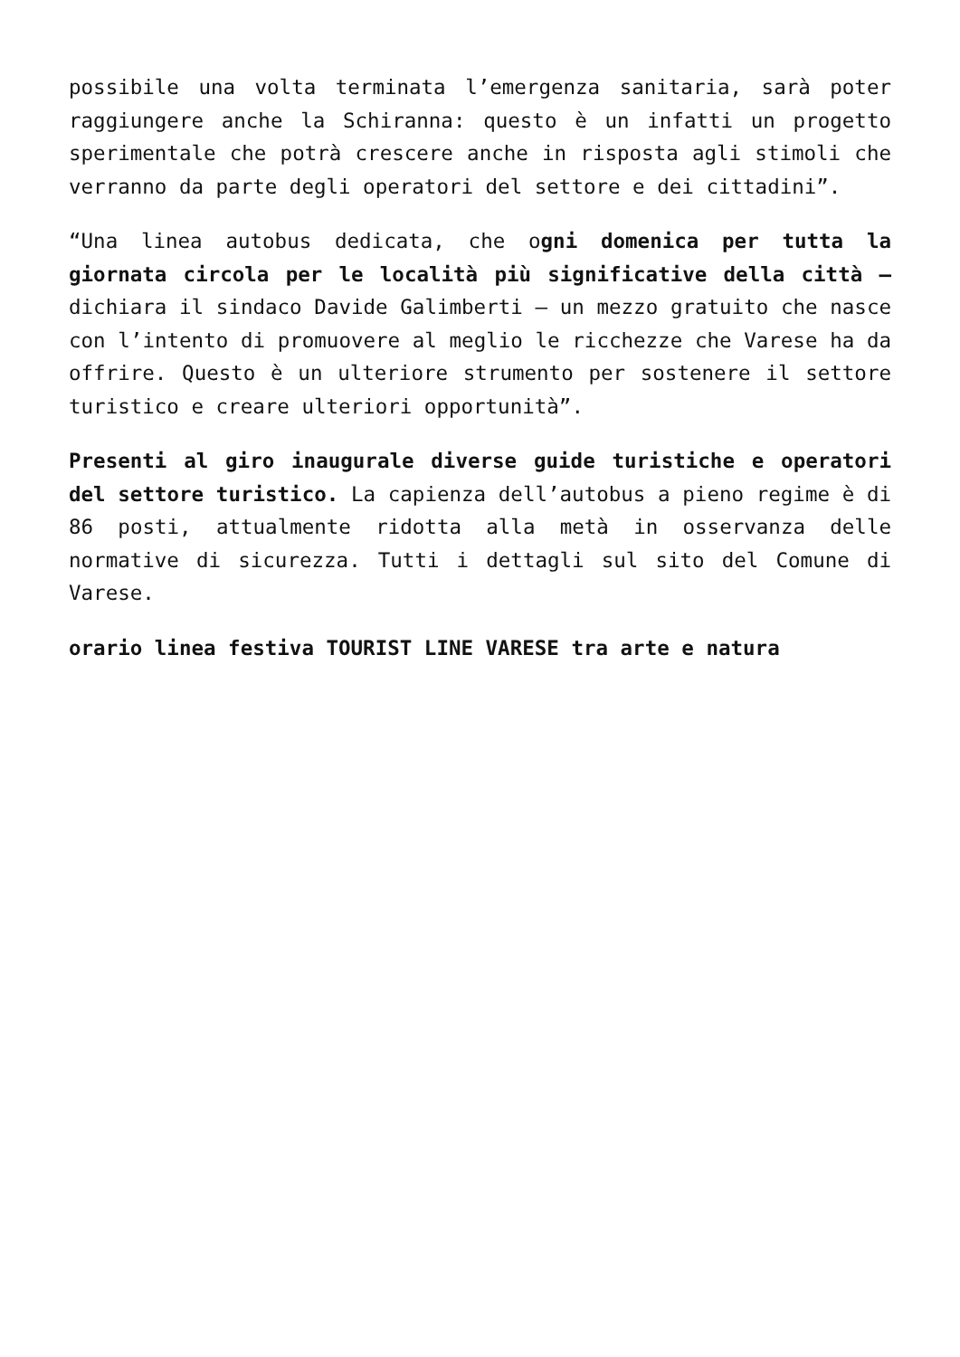possibile una volta terminata l’emergenza sanitaria, sarà poter raggiungere anche la Schiranna: questo è un infatti un progetto sperimentale che potrà crescere anche in risposta agli stimoli che verranno da parte degli operatori del settore e dei cittadini”.
“Una linea autobus dedicata, che ogni domenica per tutta la giornata circola per le località più significative della città – dichiara il sindaco Davide Galimberti – un mezzo gratuito che nasce con l’intento di promuovere al meglio le ricchezze che Varese ha da offrire. Questo è un ulteriore strumento per sostenere il settore turistico e creare ulteriori opportunità”.
Presenti al giro inaugurale diverse guide turistiche e operatori del settore turistico. La capienza dell’autobus a pieno regime è di 86 posti, attualmente ridotta alla metà in osservanza delle normative di sicurezza. Tutti i dettagli sul sito del Comune di Varese.
orario linea festiva TOURIST LINE VARESE tra arte e natura